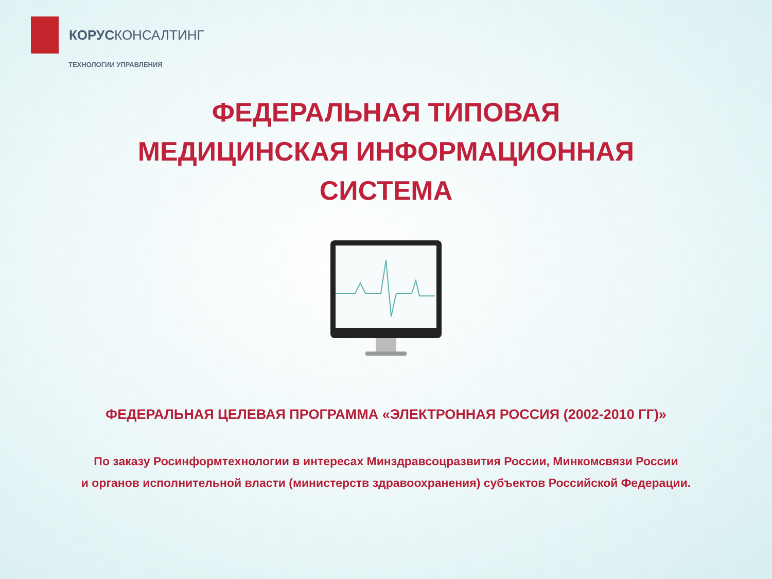КОРУСКОНСАЛТИНГ
ТЕХНОЛОГИИ УПРАВЛЕНИЯ
ФЕДЕРАЛЬНАЯ ТИПОВАЯ
МЕДИЦИНСКАЯ ИНФОРМАЦИОННАЯ
СИСТЕМА
ФЕДЕРАЛЬНАЯ ЦЕЛЕВАЯ ПРОГРАММА «ЭЛЕКТРОННАЯ РОССИЯ (2002-2010 ГГ)»
По заказу Росинформтехнологии в интересах Минздравсоцразвития России, Минкомсвязи России
и органов исполнительной власти (министерств здравоохранения) субъектов Российской Федерации.